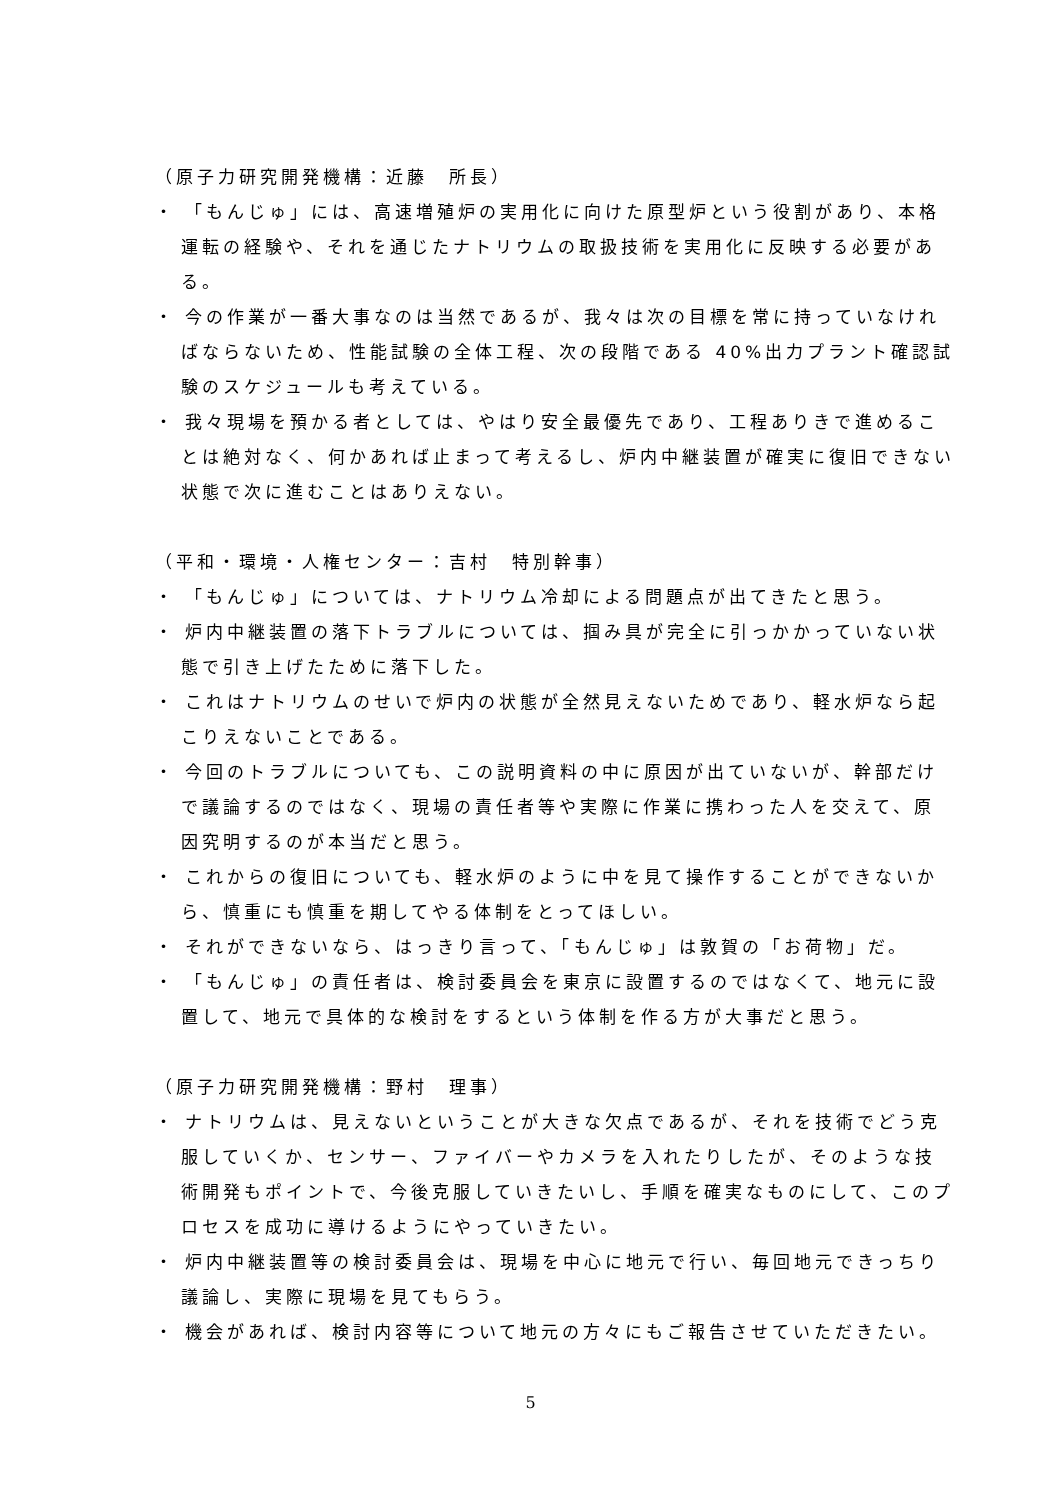（原子力研究開発機構：近藤　所長）
・ 「もんじゅ」には、高速増殖炉の実用化に向けた原型炉という役割があり、本格運転の経験や、それを通じたナトリウムの取扱技術を実用化に反映する必要がある。
・ 今の作業が一番大事なのは当然であるが、我々は次の目標を常に持っていなければならないため、性能試験の全体工程、次の段階である 40%出力プラント確認試験のスケジュールも考えている。
・ 我々現場を預かる者としては、やはり安全最優先であり、工程ありきで進めることは絶対なく、何かあれば止まって考えるし、炉内中継装置が確実に復旧できない状態で次に進むことはありえない。
（平和・環境・人権センター：吉村　特別幹事）
・ 「もんじゅ」については、ナトリウム冷却による問題点が出てきたと思う。
・ 炉内中継装置の落下トラブルについては、掴み具が完全に引っかかっていない状態で引き上げたために落下した。
・ これはナトリウムのせいで炉内の状態が全然見えないためであり、軽水炉なら起こりえないことである。
・ 今回のトラブルについても、この説明資料の中に原因が出ていないが、幹部だけで議論するのではなく、現場の責任者等や実際に作業に携わった人を交えて、原因究明するのが本当だと思う。
・ これからの復旧についても、軽水炉のように中を見て操作することができないから、慎重にも慎重を期してやる体制をとってほしい。
・ それができないなら、はっきり言って、「もんじゅ」は敦賀の「お荷物」だ。
・ 「もんじゅ」の責任者は、検討委員会を東京に設置するのではなくて、地元に設置して、地元で具体的な検討をするという体制を作る方が大事だと思う。
（原子力研究開発機構：野村　理事）
・ ナトリウムは、見えないということが大きな欠点であるが、それを技術でどう克服していくか、センサー、ファイバーやカメラを入れたりしたが、そのような技術開発もポイントで、今後克服していきたいし、手順を確実なものにして、このプロセスを成功に導けるようにやっていきたい。
・ 炉内中継装置等の検討委員会は、現場を中心に地元で行い、毎回地元できっちり議論し、実際に現場を見てもらう。
・ 機会があれば、検討内容等について地元の方々にもご報告させていただきたい。
5